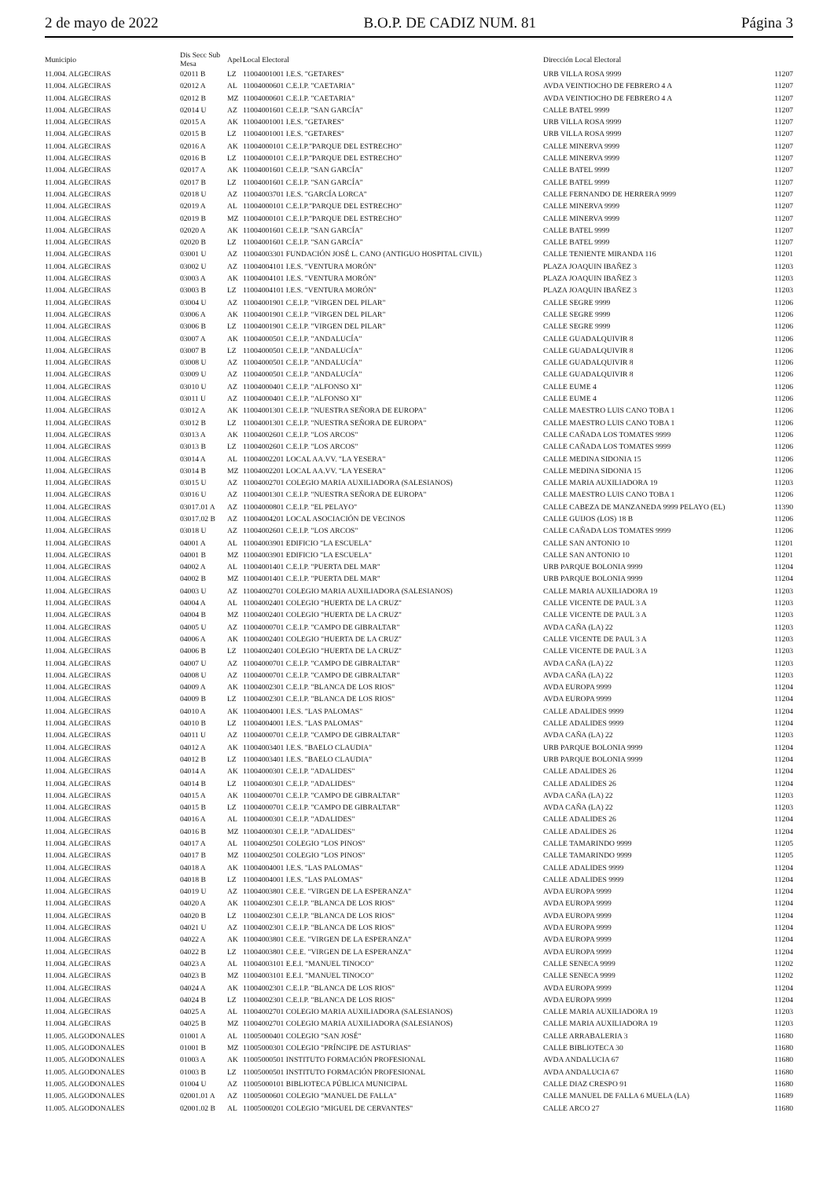2 de mayo de 2022 B.O.P. DE CADIZ NUM. 81 Página 3
| Municipio | Dis Secc Sub Mesa | Apel1 | Local Electoral | Dirección Local Electoral | |
| --- | --- | --- | --- | --- | --- |
| 11.004. ALGECIRAS | 02011 B | LZ | 11004001001 I.E.S. "GETARES" | URB VILLA ROSA 9999 | 11207 |
| 11.004. ALGECIRAS | 02012 A | AL | 11004000601 C.E.I.P. "CAETARIA" | AVDA VEINTIOCHO DE FEBRERO 4 A | 11207 |
| 11.004. ALGECIRAS | 02012 B | MZ | 11004000601 C.E.I.P. "CAETARIA" | AVDA VEINTIOCHO DE FEBRERO 4 A | 11207 |
| 11.004. ALGECIRAS | 02014 U | AZ | 11004001601 C.E.I.P. "SAN GARCÍA" | CALLE BATEL 9999 | 11207 |
| 11.004. ALGECIRAS | 02015 A | AK | 11004001001 I.E.S. "GETARES" | URB VILLA ROSA 9999 | 11207 |
| 11.004. ALGECIRAS | 02015 B | LZ | 11004001001 I.E.S. "GETARES" | URB VILLA ROSA 9999 | 11207 |
| 11.004. ALGECIRAS | 02016 A | AK | 11004000101 C.E.I.P."PARQUE DEL ESTRECHO" | CALLE MINERVA 9999 | 11207 |
| 11.004. ALGECIRAS | 02016 B | LZ | 11004000101 C.E.I.P."PARQUE DEL ESTRECHO" | CALLE MINERVA 9999 | 11207 |
| 11.004. ALGECIRAS | 02017 A | AK | 11004001601 C.E.I.P. "SAN GARCÍA" | CALLE BATEL 9999 | 11207 |
| 11.004. ALGECIRAS | 02017 B | LZ | 11004001601 C.E.I.P. "SAN GARCÍA" | CALLE BATEL 9999 | 11207 |
| 11.004. ALGECIRAS | 02018 U | AZ | 11004003701 I.E.S. "GARCÍA LORCA" | CALLE FERNANDO DE HERRERA 9999 | 11207 |
| 11.004. ALGECIRAS | 02019 A | AL | 11004000101 C.E.I.P."PARQUE DEL ESTRECHO" | CALLE MINERVA 9999 | 11207 |
| 11.004. ALGECIRAS | 02019 B | MZ | 11004000101 C.E.I.P."PARQUE DEL ESTRECHO" | CALLE MINERVA 9999 | 11207 |
| 11.004. ALGECIRAS | 02020 A | AK | 11004001601 C.E.I.P. "SAN GARCÍA" | CALLE BATEL 9999 | 11207 |
| 11.004. ALGECIRAS | 02020 B | LZ | 11004001601 C.E.I.P. "SAN GARCÍA" | CALLE BATEL 9999 | 11207 |
| 11.004. ALGECIRAS | 03001 U | AZ | 11004003301 FUNDACIÓN JOSÉ L. CANO (ANTIGUO HOSPITAL CIVIL) | CALLE TENIENTE MIRANDA 116 | 11201 |
| 11.004. ALGECIRAS | 03002 U | AZ | 11004004101 I.E.S. "VENTURA MORÓN" | PLAZA JOAQUIN IBAÑEZ 3 | 11203 |
| 11.004. ALGECIRAS | 03003 A | AK | 11004004101 I.E.S. "VENTURA MORÓN" | PLAZA JOAQUIN IBAÑEZ 3 | 11203 |
| 11.004. ALGECIRAS | 03003 B | LZ | 11004004101 I.E.S. "VENTURA MORÓN" | PLAZA JOAQUIN IBAÑEZ 3 | 11203 |
| 11.004. ALGECIRAS | 03004 U | AZ | 11004001901 C.E.I.P. "VIRGEN DEL PILAR" | CALLE SEGRE 9999 | 11206 |
| 11.004. ALGECIRAS | 03006 A | AK | 11004001901 C.E.I.P. "VIRGEN DEL PILAR" | CALLE SEGRE 9999 | 11206 |
| 11.004. ALGECIRAS | 03006 B | LZ | 11004001901 C.E.I.P. "VIRGEN DEL PILAR" | CALLE SEGRE 9999 | 11206 |
| 11.004. ALGECIRAS | 03007 A | AK | 11004000501 C.E.I.P. "ANDALUCÍA" | CALLE GUADALQUIVIR 8 | 11206 |
| 11.004. ALGECIRAS | 03007 B | LZ | 11004000501 C.E.I.P. "ANDALUCÍA" | CALLE GUADALQUIVIR 8 | 11206 |
| 11.004. ALGECIRAS | 03008 U | AZ | 11004000501 C.E.I.P. "ANDALUCÍA" | CALLE GUADALQUIVIR 8 | 11206 |
| 11.004. ALGECIRAS | 03009 U | AZ | 11004000501 C.E.I.P. "ANDALUCÍA" | CALLE GUADALQUIVIR 8 | 11206 |
| 11.004. ALGECIRAS | 03010 U | AZ | 11004000401 C.E.I.P. "ALFONSO XI" | CALLE EUME 4 | 11206 |
| 11.004. ALGECIRAS | 03011 U | AZ | 11004000401 C.E.I.P. "ALFONSO XI" | CALLE EUME 4 | 11206 |
| 11.004. ALGECIRAS | 03012 A | AK | 11004001301 C.E.I.P. "NUESTRA SEÑORA DE EUROPA" | CALLE MAESTRO LUIS CANO TOBA 1 | 11206 |
| 11.004. ALGECIRAS | 03012 B | LZ | 11004001301 C.E.I.P. "NUESTRA SEÑORA DE EUROPA" | CALLE MAESTRO LUIS CANO TOBA 1 | 11206 |
| 11.004. ALGECIRAS | 03013 A | AK | 11004002601 C.E.I.P. "LOS ARCOS" | CALLE CAÑADA LOS TOMATES 9999 | 11206 |
| 11.004. ALGECIRAS | 03013 B | LZ | 11004002601 C.E.I.P. "LOS ARCOS" | CALLE CAÑADA LOS TOMATES 9999 | 11206 |
| 11.004. ALGECIRAS | 03014 A | AL | 11004002201 LOCAL AA.VV. "LA YESERA" | CALLE MEDINA SIDONIA 15 | 11206 |
| 11.004. ALGECIRAS | 03014 B | MZ | 11004002201 LOCAL AA.VV. "LA YESERA" | CALLE MEDINA SIDONIA 15 | 11206 |
| 11.004. ALGECIRAS | 03015 U | AZ | 11004002701 COLEGIO MARIA AUXILIADORA (SALESIANOS) | CALLE MARIA AUXILIADORA 19 | 11203 |
| 11.004. ALGECIRAS | 03016 U | AZ | 11004001301 C.E.I.P. "NUESTRA SEÑORA DE EUROPA" | CALLE MAESTRO LUIS CANO TOBA 1 | 11206 |
| 11.004. ALGECIRAS | 03017.01 A | AZ | 11004000801 C.E.I.P. "EL PELAYO" | CALLE CABEZA DE MANZANEDA 9999 PELAYO (EL) | 11390 |
| 11.004. ALGECIRAS | 03017.02 B | AZ | 11004004201 LOCAL ASOCIACIÓN DE VECINOS | CALLE GUIJOS (LOS) 18 B | 11206 |
| 11.004. ALGECIRAS | 03018 U | AZ | 11004002601 C.E.I.P. "LOS ARCOS" | CALLE CAÑADA LOS TOMATES 9999 | 11206 |
| 11.004. ALGECIRAS | 04001 A | AL | 11004003901 EDIFICIO "LA ESCUELA" | CALLE SAN ANTONIO 10 | 11201 |
| 11.004. ALGECIRAS | 04001 B | MZ | 11004003901 EDIFICIO "LA ESCUELA" | CALLE SAN ANTONIO 10 | 11201 |
| 11.004. ALGECIRAS | 04002 A | AL | 11004001401 C.E.I.P. "PUERTA DEL MAR" | URB PARQUE BOLONIA 9999 | 11204 |
| 11.004. ALGECIRAS | 04002 B | MZ | 11004001401 C.E.I.P. "PUERTA DEL MAR" | URB PARQUE BOLONIA 9999 | 11204 |
| 11.004. ALGECIRAS | 04003 U | AZ | 11004002701 COLEGIO MARIA AUXILIADORA (SALESIANOS) | CALLE MARIA AUXILIADORA 19 | 11203 |
| 11.004. ALGECIRAS | 04004 A | AL | 11004002401 COLEGIO "HUERTA DE LA CRUZ" | CALLE VICENTE DE PAUL 3 A | 11203 |
| 11.004. ALGECIRAS | 04004 B | MZ | 11004002401 COLEGIO "HUERTA DE LA CRUZ" | CALLE VICENTE DE PAUL 3 A | 11203 |
| 11.004. ALGECIRAS | 04005 U | AZ | 11004000701 C.E.I.P. "CAMPO DE GIBRALTAR" | AVDA CAÑA (LA) 22 | 11203 |
| 11.004. ALGECIRAS | 04006 A | AK | 11004002401 COLEGIO "HUERTA DE LA CRUZ" | CALLE VICENTE DE PAUL 3 A | 11203 |
| 11.004. ALGECIRAS | 04006 B | LZ | 11004002401 COLEGIO "HUERTA DE LA CRUZ" | CALLE VICENTE DE PAUL 3 A | 11203 |
| 11.004. ALGECIRAS | 04007 U | AZ | 11004000701 C.E.I.P. "CAMPO DE GIBRALTAR" | AVDA CAÑA (LA) 22 | 11203 |
| 11.004. ALGECIRAS | 04008 U | AZ | 11004000701 C.E.I.P. "CAMPO DE GIBRALTAR" | AVDA CAÑA (LA) 22 | 11203 |
| 11.004. ALGECIRAS | 04009 A | AK | 11004002301 C.E.I.P. "BLANCA DE LOS RIOS" | AVDA EUROPA 9999 | 11204 |
| 11.004. ALGECIRAS | 04009 B | LZ | 11004002301 C.E.I.P. "BLANCA DE LOS RIOS" | AVDA EUROPA 9999 | 11204 |
| 11.004. ALGECIRAS | 04010 A | AK | 11004004001 I.E.S. "LAS PALOMAS" | CALLE ADALIDES 9999 | 11204 |
| 11.004. ALGECIRAS | 04010 B | LZ | 11004004001 I.E.S. "LAS PALOMAS" | CALLE ADALIDES 9999 | 11204 |
| 11.004. ALGECIRAS | 04011 U | AZ | 11004000701 C.E.I.P. "CAMPO DE GIBRALTAR" | AVDA CAÑA (LA) 22 | 11203 |
| 11.004. ALGECIRAS | 04012 A | AK | 11004003401 I.E.S. "BAELO CLAUDIA" | URB PARQUE BOLONIA 9999 | 11204 |
| 11.004. ALGECIRAS | 04012 B | LZ | 11004003401 I.E.S. "BAELO CLAUDIA" | URB PARQUE BOLONIA 9999 | 11204 |
| 11.004. ALGECIRAS | 04014 A | AK | 11004000301 C.E.I.P. "ADALIDES" | CALLE ADALIDES 26 | 11204 |
| 11.004. ALGECIRAS | 04014 B | LZ | 11004000301 C.E.I.P. "ADALIDES" | CALLE ADALIDES 26 | 11204 |
| 11.004. ALGECIRAS | 04015 A | AK | 11004000701 C.E.I.P. "CAMPO DE GIBRALTAR" | AVDA CAÑA (LA) 22 | 11203 |
| 11.004. ALGECIRAS | 04015 B | LZ | 11004000701 C.E.I.P. "CAMPO DE GIBRALTAR" | AVDA CAÑA (LA) 22 | 11203 |
| 11.004. ALGECIRAS | 04016 A | AL | 11004000301 C.E.I.P. "ADALIDES" | CALLE ADALIDES 26 | 11204 |
| 11.004. ALGECIRAS | 04016 B | MZ | 11004000301 C.E.I.P. "ADALIDES" | CALLE ADALIDES 26 | 11204 |
| 11.004. ALGECIRAS | 04017 A | AL | 11004002501 COLEGIO "LOS PINOS" | CALLE TAMARINDO 9999 | 11205 |
| 11.004. ALGECIRAS | 04017 B | MZ | 11004002501 COLEGIO "LOS PINOS" | CALLE TAMARINDO 9999 | 11205 |
| 11.004. ALGECIRAS | 04018 A | AK | 11004004001 I.E.S. "LAS PALOMAS" | CALLE ADALIDES 9999 | 11204 |
| 11.004. ALGECIRAS | 04018 B | LZ | 11004004001 I.E.S. "LAS PALOMAS" | CALLE ADALIDES 9999 | 11204 |
| 11.004. ALGECIRAS | 04019 U | AZ | 11004003801 C.E.E. "VIRGEN DE LA ESPERANZA" | AVDA EUROPA 9999 | 11204 |
| 11.004. ALGECIRAS | 04020 A | AK | 11004002301 C.E.I.P. "BLANCA DE LOS RIOS" | AVDA EUROPA 9999 | 11204 |
| 11.004. ALGECIRAS | 04020 B | LZ | 11004002301 C.E.I.P. "BLANCA DE LOS RIOS" | AVDA EUROPA 9999 | 11204 |
| 11.004. ALGECIRAS | 04021 U | AZ | 11004002301 C.E.I.P. "BLANCA DE LOS RIOS" | AVDA EUROPA 9999 | 11204 |
| 11.004. ALGECIRAS | 04022 A | AK | 11004003801 C.E.E. "VIRGEN DE LA ESPERANZA" | AVDA EUROPA 9999 | 11204 |
| 11.004. ALGECIRAS | 04022 B | LZ | 11004003801 C.E.E. "VIRGEN DE LA ESPERANZA" | AVDA EUROPA 9999 | 11204 |
| 11.004. ALGECIRAS | 04023 A | AL | 11004003101 E.E.I. "MANUEL TINOCO" | CALLE SENECA 9999 | 11202 |
| 11.004. ALGECIRAS | 04023 B | MZ | 11004003101 E.E.I. "MANUEL TINOCO" | CALLE SENECA 9999 | 11202 |
| 11.004. ALGECIRAS | 04024 A | AK | 11004002301 C.E.I.P. "BLANCA DE LOS RIOS" | AVDA EUROPA 9999 | 11204 |
| 11.004. ALGECIRAS | 04024 B | LZ | 11004002301 C.E.I.P. "BLANCA DE LOS RIOS" | AVDA EUROPA 9999 | 11204 |
| 11.004. ALGECIRAS | 04025 A | AL | 11004002701 COLEGIO MARIA AUXILIADORA (SALESIANOS) | CALLE MARIA AUXILIADORA 19 | 11203 |
| 11.004. ALGECIRAS | 04025 B | MZ | 11004002701 COLEGIO MARIA AUXILIADORA (SALESIANOS) | CALLE MARIA AUXILIADORA 19 | 11203 |
| 11.005. ALGODONALES | 01001 A | AL | 11005000401 COLEGIO "SAN JOSÉ" | CALLE ARRABALERIA 3 | 11680 |
| 11.005. ALGODONALES | 01001 B | MZ | 11005000301 COLEGIO "PRÍNCIPE DE ASTURIAS" | CALLE BIBLIOTECA 30 | 11680 |
| 11.005. ALGODONALES | 01003 A | AK | 11005000501 INSTITUTO FORMACIÓN PROFESIONAL | AVDA ANDALUCIA 67 | 11680 |
| 11.005. ALGODONALES | 01003 B | LZ | 11005000501 INSTITUTO FORMACIÓN PROFESIONAL | AVDA ANDALUCIA 67 | 11680 |
| 11.005. ALGODONALES | 01004 U | AZ | 11005000101 BIBLIOTECA PÚBLICA MUNICIPAL | CALLE DIAZ CRESPO 91 | 11680 |
| 11.005. ALGODONALES | 02001.01 A | AZ | 11005000601 COLEGIO "MANUEL DE FALLA" | CALLE MANUEL DE FALLA 6 MUELA (LA) | 11689 |
| 11.005. ALGODONALES | 02001.02 B | AL | 11005000201 COLEGIO "MIGUEL DE CERVANTES" | CALLE ARCO 27 | 11680 |